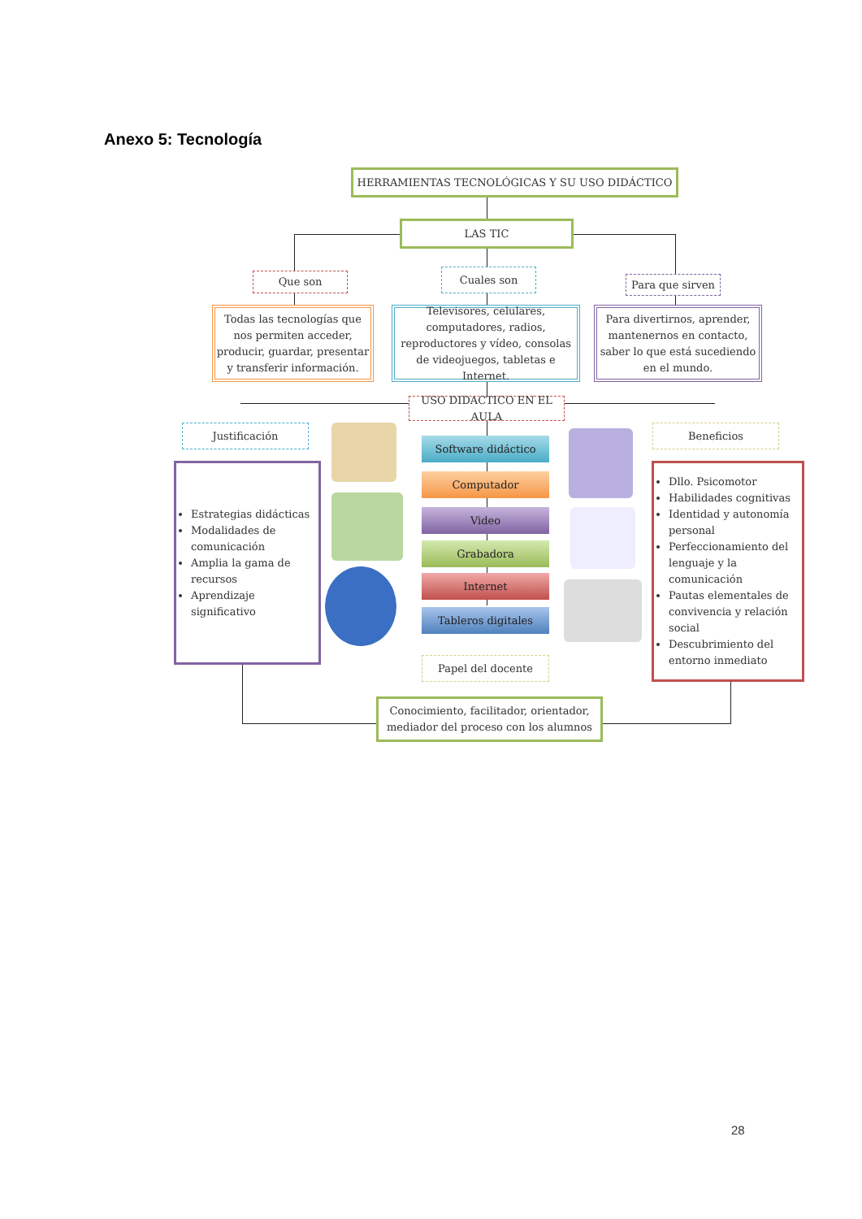Anexo 5: Tecnología
HERRAMIENTAS TECNOLÓGICAS Y SU USO DIDÁCTICO
LAS TIC
Que son Cuales son
Para que sirven
Todas las tecnologías que nos permiten acceder, producir, guardar, presentar y transferir información.
Televisores, celulares, computadores, radios, reproductores y vídeo, consolas de videojuegos, tabletas e Internet.
Para divertirnos, aprender, mantenernos en contacto, saber lo que está sucediendo en el mundo.
USO DIDACTICO EN EL AULA
Justificación Beneficios
Estrategias didácticas
Modalidades de comunicación
Amplia la gama de recursos
Aprendizaje significativo
Dllo. Psicomotor
Habilidades cognitivas
Identidad y autonomía personal
Perfeccionamiento del lenguaje y la comunicación
Pautas elementales de convivencia y relación social
Descubrimiento del entorno inmediato
Software didáctico
Computador
Video
Grabadora
Internet
Tableros digitales
Papel del docente
Conocimiento, facilitador, orientador, mediador del proceso con los alumnos
28